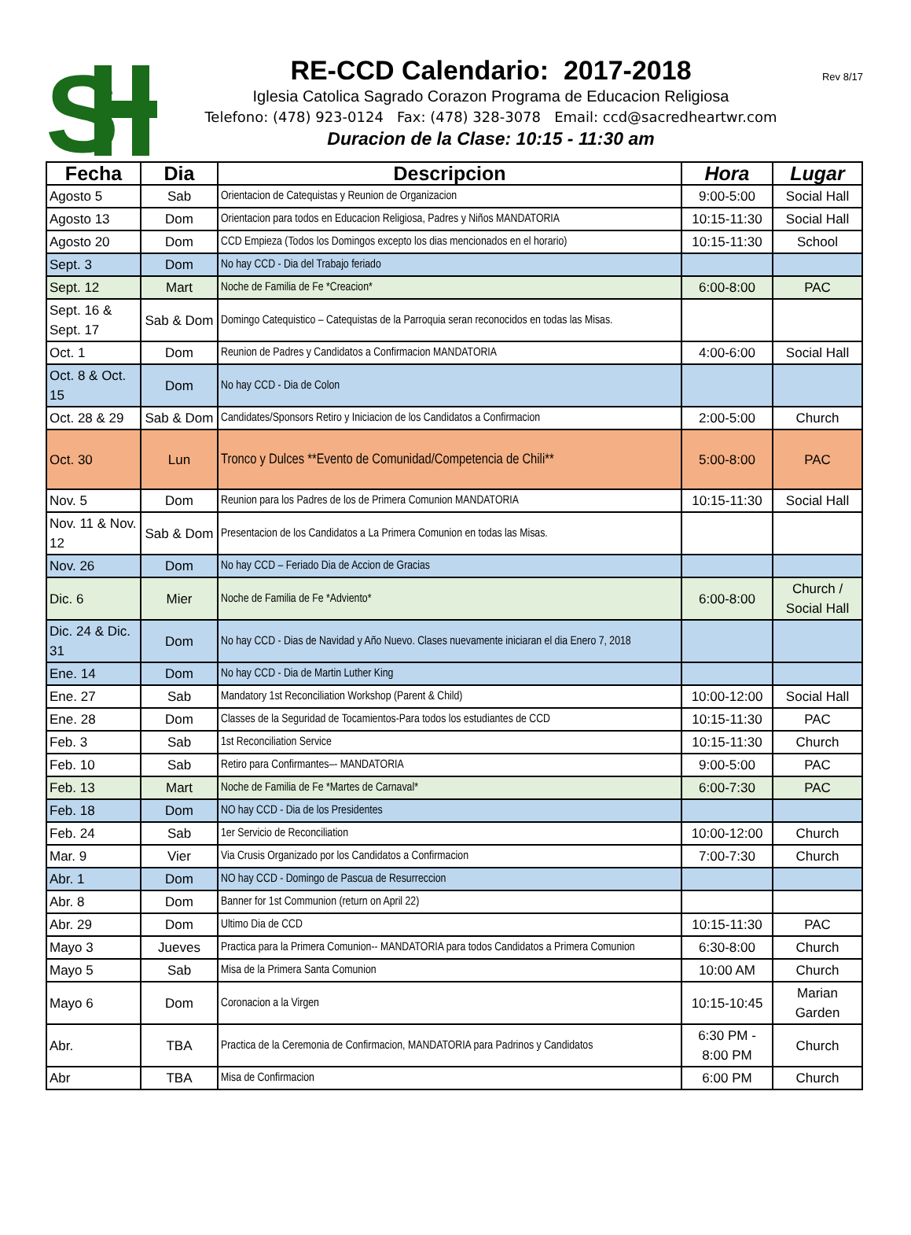S
RE-CCD Calendario: 2017-2018
Iglesia Catolica Sagrado Corazon Programa de Educacion Religiosa
Telefono: (478) 923-0124 Fax: (478) 328-3078 Email: ccd@sacredheartwr.com
Duracion de la Clase: 10:15 - 11:30 am
Rev 8/17
| Fecha | Dia | Descripcion | Hora | Lugar |
| --- | --- | --- | --- | --- |
| Agosto 5 | Sab | Orientacion de Catequistas y Reunion de Organizacion | 9:00-5:00 | Social Hall |
| Agosto 13 | Dom | Orientacion para todos en Educacion Religiosa, Padres y Niños MANDATORIA | 10:15-11:30 | Social Hall |
| Agosto 20 | Dom | CCD Empieza (Todos los Domingos excepto los dias mencionados en el horario) | 10:15-11:30 | School |
| Sept. 3 | Dom | No hay CCD - Dia del Trabajo feriado | | |
| Sept. 12 | Mart | Noche de Familia de Fe *Creacion* | 6:00-8:00 | PAC |
| Sept. 16 & Sept. 17 | Sab & Dom | Domingo Catequistico – Catequistas de la Parroquia seran reconocidos en todas las Misas. | | |
| Oct. 1 | Dom | Reunion de Padres y Candidatos a Confirmacion MANDATORIA | 4:00-6:00 | Social Hall |
| Oct. 8 & Oct. 15 | Dom | No hay CCD - Dia de Colon | | |
| Oct. 28 & 29 | Sab & Dom | Candidates/Sponsors Retiro y Iniciacion de los Candidatos a Confirmacion | 2:00-5:00 | Church |
| Oct. 30 | Lun | Tronco y Dulces **Evento de Comunidad/Competencia de Chili** | 5:00-8:00 | PAC |
| Nov. 5 | Dom | Reunion para los Padres de los de Primera Comunion MANDATORIA | 10:15-11:30 | Social Hall |
| Nov. 11 & Nov. 12 | Sab & Dom | Presentacion de los Candidatos a La Primera Comunion en todas las Misas. | | |
| Nov. 26 | Dom | No hay CCD – Feriado Dia de Accion de Gracias | | |
| Dic. 6 | Mier | Noche de Familia de Fe *Adviento* | 6:00-8:00 | Church / Social Hall |
| Dic. 24 & Dic. 31 | Dom | No hay CCD - Dias de Navidad y Año Nuevo. Clases nuevamente iniciaran el dia Enero 7, 2018 | | |
| Ene. 14 | Dom | No hay CCD - Dia de Martin Luther King | | |
| Ene. 27 | Sab | Mandatory 1st Reconciliation Workshop (Parent & Child) | 10:00-12:00 | Social Hall |
| Ene. 28 | Dom | Classes de la Seguridad de Tocamientos-Para todos los estudiantes de CCD | 10:15-11:30 | PAC |
| Feb. 3 | Sab | 1st Reconciliation Service | 10:15-11:30 | Church |
| Feb. 10 | Sab | Retiro para Confirmantes–- MANDATORIA | 9:00-5:00 | PAC |
| Feb. 13 | Mart | Noche de Familia de Fe *Martes de Carnaval* | 6:00-7:30 | PAC |
| Feb. 18 | Dom | NO hay CCD - Dia de los Presidentes | | |
| Feb. 24 | Sab | 1er Servicio de Reconciliation | 10:00-12:00 | Church |
| Mar. 9 | Vier | Via Crusis Organizado por los Candidatos a Confirmacion | 7:00-7:30 | Church |
| Abr. 1 | Dom | NO hay CCD - Domingo de Pascua de Resurreccion | | |
| Abr. 8 | Dom | Banner for 1st Communion (return on April 22) | | |
| Abr. 29 | Dom | Ultimo Dia de CCD | 10:15-11:30 | PAC |
| Mayo 3 | Jueves | Practica para la Primera Comunion-- MANDATORIA para todos Candidatos a Primera Comunion | 6:30-8:00 | Church |
| Mayo 5 | Sab | Misa de la Primera Santa Comunion | 10:00 AM | Church |
| Mayo 6 | Dom | Coronacion a la Virgen | 10:15-10:45 | Marian Garden |
| Abr. | TBA | Practica de la Ceremonia de Confirmacion, MANDATORIA para Padrinos y Candidatos | 6:30 PM - 8:00 PM | Church |
| Abr | TBA | Misa de Confirmacion | 6:00 PM | Church |